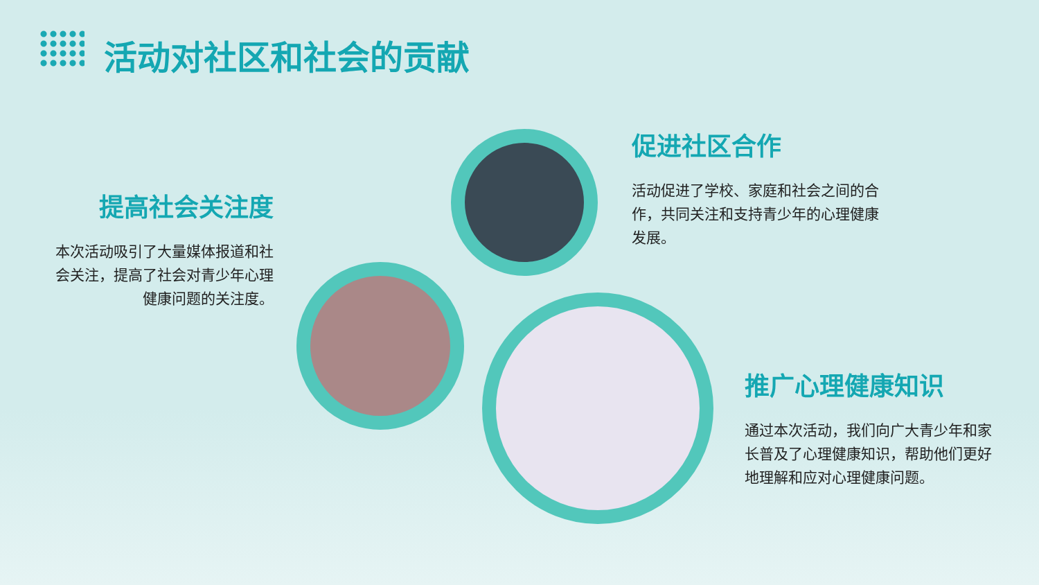活动对社区和社会的贡献
提高社会关注度
本次活动吸引了大量媒体报道和社会关注，提高了社会对青少年心理健康问题的关注度。
促进社区合作
活动促进了学校、家庭和社会之间的合作，共同关注和支持青少年的心理健康发展。
推广心理健康知识
通过本次活动，我们向广大青少年和家长普及了心理健康知识，帮助他们更好地理解和应对心理健康问题。